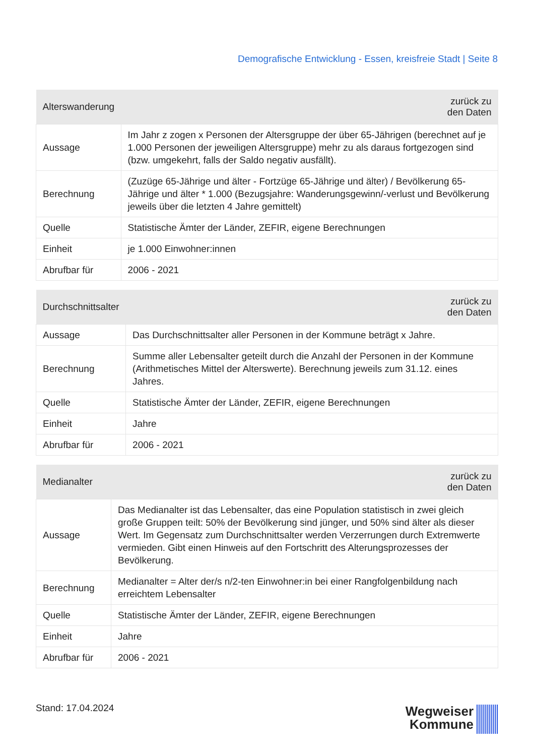Demografische Entwicklung - Essen, kreisfreie Stadt | Seite 8
| Alterswanderung | zurück zu den Daten |
| --- | --- |
| Aussage | Im Jahr z zogen x Personen der Altersgruppe der über 65-Jährigen (berechnet auf je 1.000 Personen der jeweiligen Altersgruppe) mehr zu als daraus fortgezogen sind (bzw. umgekehrt, falls der Saldo negativ ausfällt). |
| Berechnung | (Zuzüge 65-Jährige und älter - Fortzüge 65-Jährige und älter) / Bevölkerung 65-Jährige und älter * 1.000 (Bezugsjahre: Wanderungsgewinn/-verlust und Bevölkerung jeweils über die letzten 4 Jahre gemittelt) |
| Quelle | Statistische Ämter der Länder, ZEFIR, eigene Berechnungen |
| Einheit | je 1.000 Einwohner:innen |
| Abrufbar für | 2006 - 2021 |
| Durchschnittsalter | zurück zu den Daten |
| --- | --- |
| Aussage | Das Durchschnittsalter aller Personen in der Kommune beträgt x Jahre. |
| Berechnung | Summe aller Lebensalter geteilt durch die Anzahl der Personen in der Kommune (Arithmetisches Mittel der Alterswerte). Berechnung jeweils zum 31.12. eines Jahres. |
| Quelle | Statistische Ämter der Länder, ZEFIR, eigene Berechnungen |
| Einheit | Jahre |
| Abrufbar für | 2006 - 2021 |
| Medianalter | zurück zu den Daten |
| --- | --- |
| Aussage | Das Medianalter ist das Lebensalter, das eine Population statistisch in zwei gleich große Gruppen teilt: 50% der Bevölkerung sind jünger, und 50% sind älter als dieser Wert. Im Gegensatz zum Durchschnittsalter werden Verzerrungen durch Extremwerte vermieden. Gibt einen Hinweis auf den Fortschritt des Alterungsprozesses der Bevölkerung. |
| Berechnung | Medianalter = Alter der/s n/2-ten Einwohner:in bei einer Rangfolgenbildung nach erreichtem Lebensalter |
| Quelle | Statistische Ämter der Länder, ZEFIR, eigene Berechnungen |
| Einheit | Jahre |
| Abrufbar für | 2006 - 2021 |
Stand: 17.04.2024
Wegweiser
Kommune